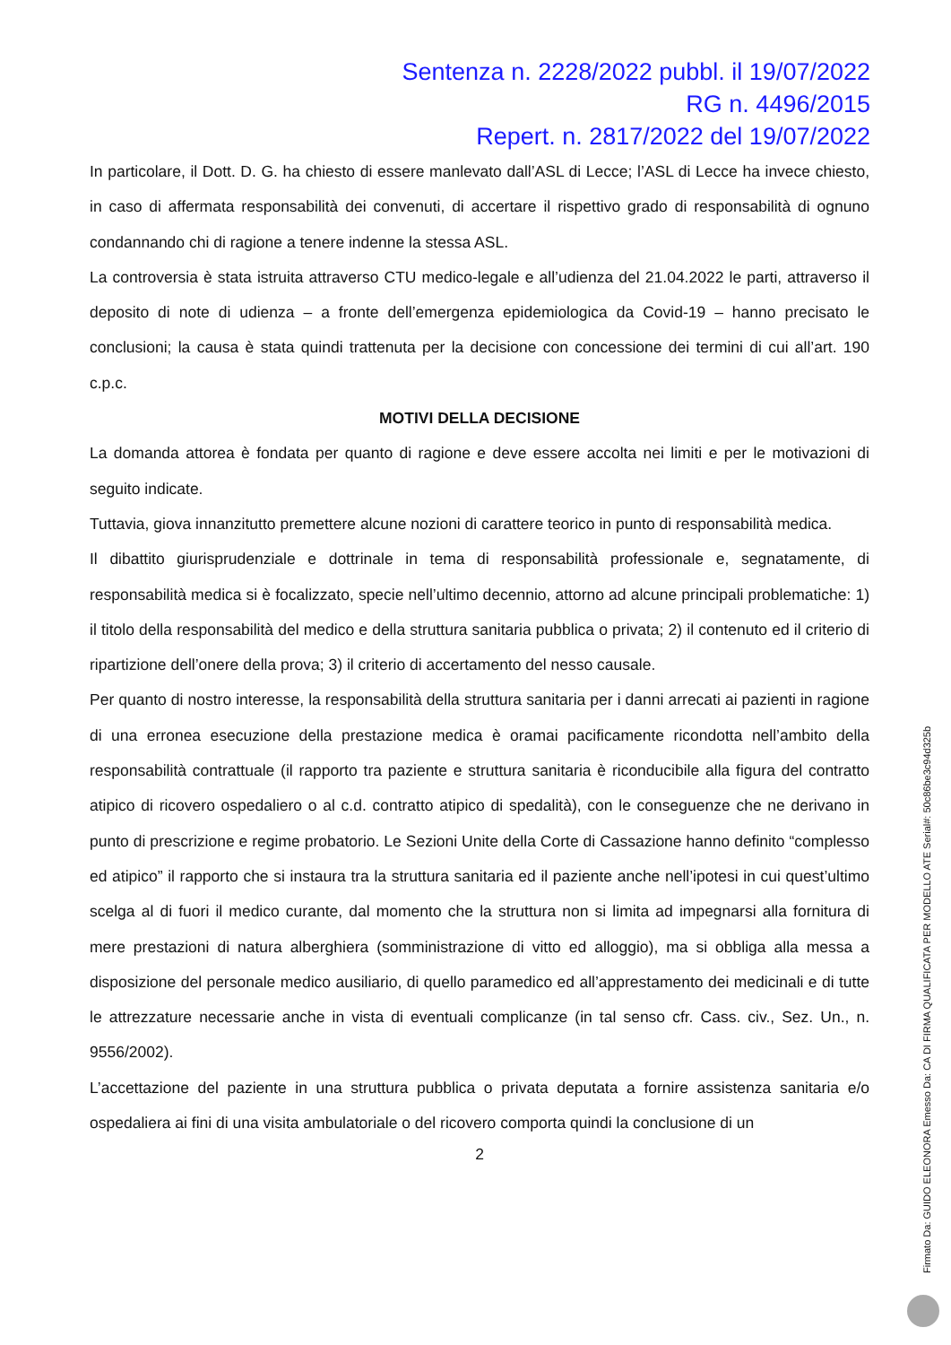Sentenza n. 2228/2022 pubbl. il 19/07/2022
RG n. 4496/2015
Repert. n. 2817/2022 del 19/07/2022
In particolare, il Dott. D. G. ha chiesto di essere manlevato dall’ASL di Lecce; l’ASL di Lecce ha invece chiesto, in caso di affermata responsabilità dei convenuti, di accertare il rispettivo grado di responsabilità di ognuno condannando chi di ragione a tenere indenne la stessa ASL.
La controversia è stata istruita attraverso CTU medico-legale e all’udienza del 21.04.2022 le parti, attraverso il deposito di note di udienza – a fronte dell’emergenza epidemiologica da Covid-19 – hanno precisato le conclusioni; la causa è stata quindi trattenuta per la decisione con concessione dei termini di cui all’art. 190 c.p.c.
MOTIVI DELLA DECISIONE
La domanda attorea è fondata per quanto di ragione e deve essere accolta nei limiti e per le motivazioni di seguito indicate.
Tuttavia, giova innanzitutto premettere alcune nozioni di carattere teorico in punto di responsabilità medica.
Il dibattito giurisprudenziale e dottrinale in tema di responsabilità professionale e, segnatamente, di responsabilità medica si è focalizzato, specie nell’ultimo decennio, attorno ad alcune principali problematiche: 1) il titolo della responsabilità del medico e della struttura sanitaria pubblica o privata; 2) il contenuto ed il criterio di ripartizione dell’onere della prova; 3) il criterio di accertamento del nesso causale.
Per quanto di nostro interesse, la responsabilità della struttura sanitaria per i danni arrecati ai pazienti in ragione di una erronea esecuzione della prestazione medica è oramai pacificamente ricondotta nell’ambito della responsabilità contrattuale (il rapporto tra paziente e struttura sanitaria è riconducibile alla figura del contratto atipico di ricovero ospedaliero o al c.d. contratto atipico di spedalità), con le conseguenze che ne derivano in punto di prescrizione e regime probatorio. Le Sezioni Unite della Corte di Cassazione hanno definito “complesso ed atipico” il rapporto che si instaura tra la struttura sanitaria ed il paziente anche nell’ipotesi in cui quest’ultimo scelga al di fuori il medico curante, dal momento che la struttura non si limita ad impegnarsi alla fornitura di mere prestazioni di natura alberghiera (somministrazione di vitto ed alloggio), ma si obbliga alla messa a disposizione del personale medico ausiliario, di quello paramedico ed all’apprestamento dei medicinali e di tutte le attrezzature necessarie anche in vista di eventuali complicanze (in tal senso cfr. Cass. civ., Sez. Un., n. 9556/2002).
L’accettazione del paziente in una struttura pubblica o privata deputata a fornire assistenza sanitaria e/o ospedaliera ai fini di una visita ambulatoriale o del ricovero comporta quindi la conclusione di un
2
Firmato Da: GUIDO ELEONORA Emesso Da: CA DI FIRMA QUALIFICATA PER MODELLO ATE Serial#: 50c86be3c94d325b